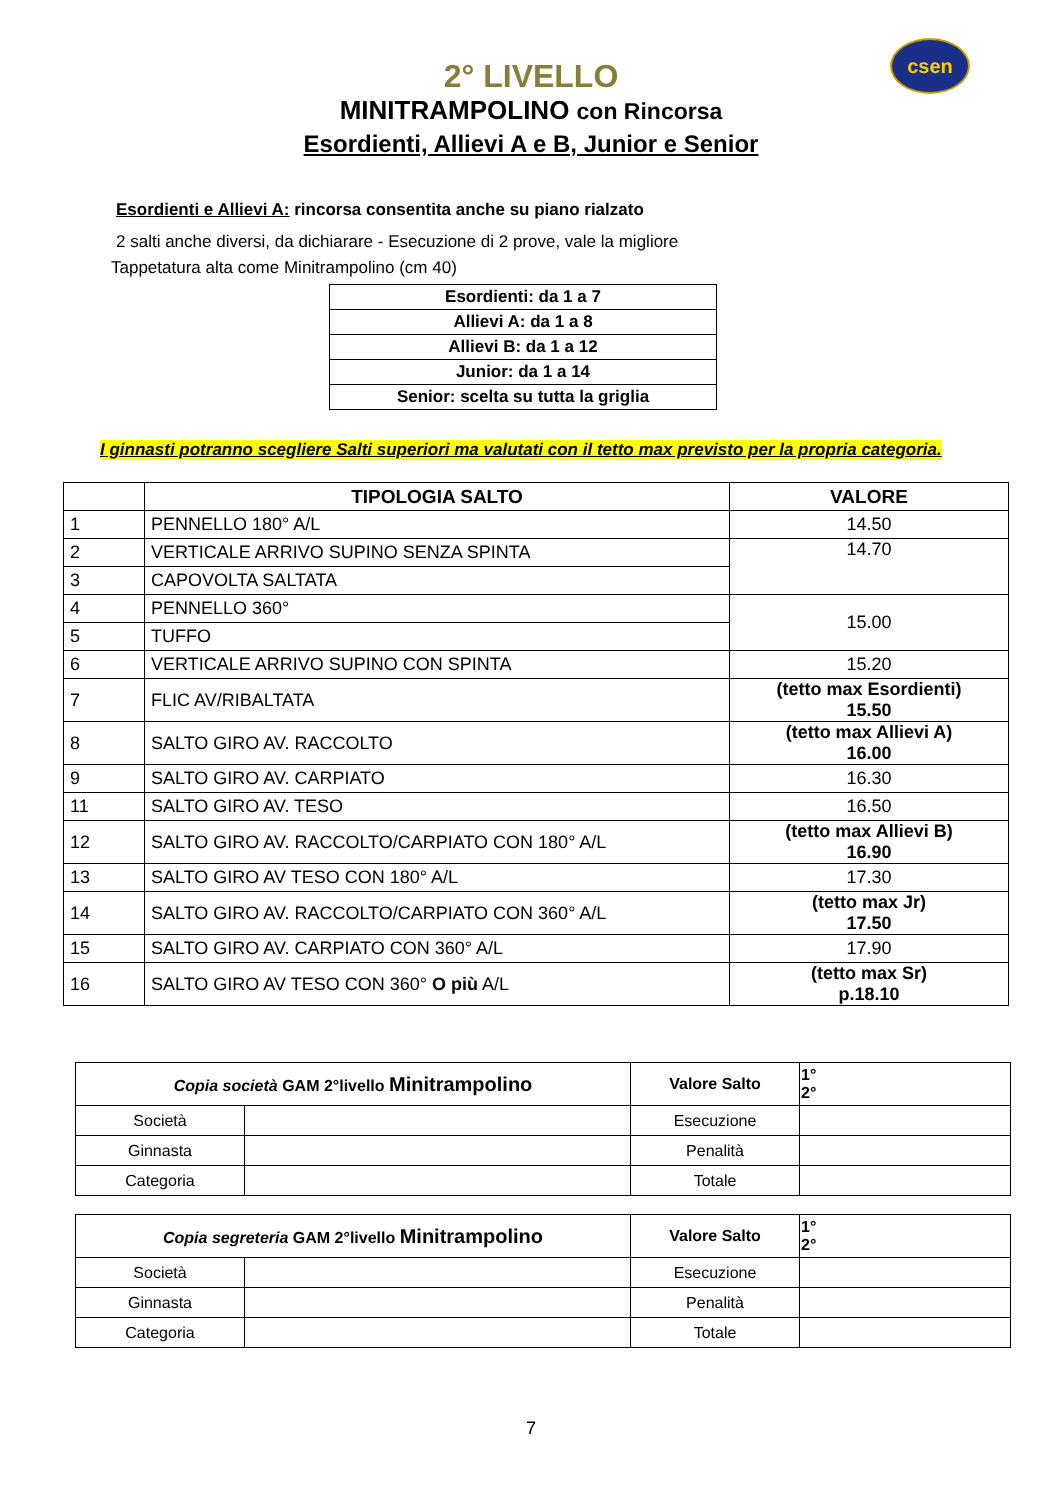csen
2° LIVELLO
MINITRAMPOLINO con Rincorsa
Esordienti, Allievi A e B, Junior e Senior
Esordienti e Allievi A: rincorsa consentita anche su piano rialzato
2 salti anche diversi, da dichiarare - Esecuzione di 2 prove, vale la migliore
Tappetatura alta come Minitrampolino (cm 40)
| Esordienti: da 1 a 7 |
| Allievi A: da 1 a 8 |
| Allievi B: da 1 a 12 |
| Junior: da 1 a 14 |
| Senior: scelta su tutta la griglia |
I ginnasti potranno scegliere Salti superiori ma valutati con il tetto max previsto per la propria categoria.
| | TIPOLOGIA SALTO | VALORE |
| --- | --- | --- |
| 1 | PENNELLO 180° A/L | 14.50 |
| 2 | VERTICALE ARRIVO SUPINO SENZA SPINTA | 14.70 |
| 3 | CAPOVOLTA SALTATA | |
| 4 | PENNELLO 360° | 15.00 |
| 5 | TUFFO | |
| 6 | VERTICALE ARRIVO SUPINO CON SPINTA | 15.20 |
| 7 | FLIC AV/RIBALTATA | (tetto max Esordienti) 15.50 |
| 8 | SALTO GIRO AV. RACCOLTO | (tetto max Allievi A) 16.00 |
| 9 | SALTO GIRO AV. CARPIATO | 16.30 |
| 11 | SALTO GIRO AV. TESO | 16.50 |
| 12 | SALTO GIRO AV. RACCOLTO/CARPIATO CON 180° A/L | (tetto max Allievi B) 16.90 |
| 13 | SALTO GIRO AV TESO CON 180° A/L | 17.30 |
| 14 | SALTO GIRO AV. RACCOLTO/CARPIATO CON 360° A/L | (tetto max Jr) 17.50 |
| 15 | SALTO GIRO AV. CARPIATO CON 360° A/L | 17.90 |
| 16 | SALTO GIRO AV TESO CON 360° O più A/L | (tetto max Sr) p.18.10 |
| Copia società GAM 2°livello Minitrampolino | | Valore Salto | 1° 2° |
| Società | | Esecuzione | |
| Ginnasta | | Penalità | |
| Categoria | | Totale | |
| Copia segreteria GAM 2°livello Minitrampolino | | Valore Salto | 1° 2° |
| Società | | Esecuzione | |
| Ginnasta | | Penalità | |
| Categoria | | Totale | |
7